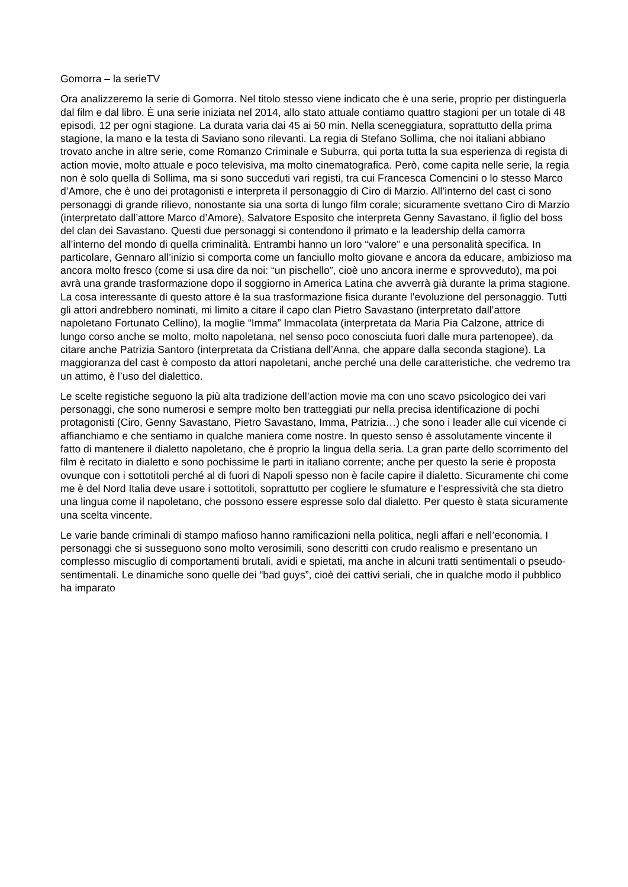Gomorra – la serieTV
Ora analizzeremo la serie di Gomorra. Nel titolo stesso viene indicato che è una serie, proprio per distinguerla dal film e dal libro. È una serie iniziata nel 2014, allo stato attuale contiamo quattro stagioni per un totale di 48 episodi, 12 per ogni stagione. La durata varia dai 45 ai 50 min. Nella sceneggiatura, soprattutto della prima stagione, la mano e la testa di Saviano sono rilevanti. La regia di Stefano Sollima, che noi italiani abbiano trovato anche in altre serie, come Romanzo Criminale e Suburra, qui porta tutta la sua esperienza di regista di action movie, molto attuale e poco televisiva, ma molto cinematografica. Però, come capita nelle serie, la regia non è solo quella di Sollima, ma si sono succeduti vari registi, tra cui Francesca Comencini o lo stesso Marco d’Amore, che è uno dei protagonisti e interpreta il personaggio di Ciro di Marzio. All’interno del cast ci sono personaggi di grande rilievo, nonostante sia una sorta di lungo film corale; sicuramente svettano Ciro di Marzio (interpretato dall’attore Marco d’Amore), Salvatore Esposito che interpreta Genny Savastano, il figlio del boss del clan dei Savastano. Questi due personaggi si contendono il primato e la leadership della camorra all’interno del mondo di quella criminalità. Entrambi hanno un loro “valore” e una personalità specifica. In particolare, Gennaro all’inizio si comporta come un fanciullo molto giovane e ancora da educare, ambizioso ma ancora molto fresco (come si usa dire da noi: “un pischello”, cioè uno ancora inerme e sprovveduto), ma poi avrà una grande trasformazione dopo il soggiorno in America Latina che avverrà già durante la prima stagione. La cosa interessante di questo attore è la sua trasformazione fisica durante l’evoluzione del personaggio. Tutti gli attori andrebbero nominati, mi limito a citare il capo clan Pietro Savastano (interpretato dall’attore napoletano Fortunato Cellino), la moglie “Imma” Immacolata (interpretata da Maria Pia Calzone, attrice di lungo corso anche se molto, molto napoletana, nel senso poco conosciuta fuori dalle mura partenopee), da citare anche Patrizia Santoro (interpretata da Cristiana dell’Anna, che appare dalla seconda stagione). La maggioranza del cast è composto da attori napoletani, anche perché una delle caratteristiche, che vedremo tra un attimo, è l’uso del dialettico.
Le scelte registiche seguono la più alta tradizione dell’action movie ma con uno scavo psicologico dei vari personaggi, che sono numerosi e sempre molto ben tratteggiati pur nella precisa identificazione di pochi protagonisti (Ciro, Genny Savastano, Pietro Savastano, Imma, Patrizia…) che sono i leader alle cui vicende ci affianchiamo e che sentiamo in qualche maniera come nostre. In questo senso è assolutamente vincente il fatto di mantenere il dialetto napoletano, che è proprio la lingua della seria. La gran parte dello scorrimento del film è recitato in dialetto e sono pochissime le parti in italiano corrente; anche per questo la serie è proposta ovunque con i sottotitoli perché al di fuori di Napoli spesso non è facile capire il dialetto. Sicuramente chi come me è del Nord Italia deve usare i sottotitoli, soprattutto per cogliere le sfumature e l’espressività che sta dietro una lingua come il napoletano, che possono essere espresse solo dal dialetto. Per questo è stata sicuramente una scelta vincente.
Le varie bande criminali di stampo mafioso hanno ramificazioni nella politica, negli affari e nell’economia. I personaggi che si susseguono sono molto verosimili, sono descritti con crudo realismo e presentano un complesso miscuglio di comportamenti brutali, avidi e spietati, ma anche in alcuni tratti sentimentali o pseudo-sentimentali. Le dinamiche sono quelle dei “bad guys”, cioè dei cattivi seriali, che in qualche modo il pubblico ha imparato